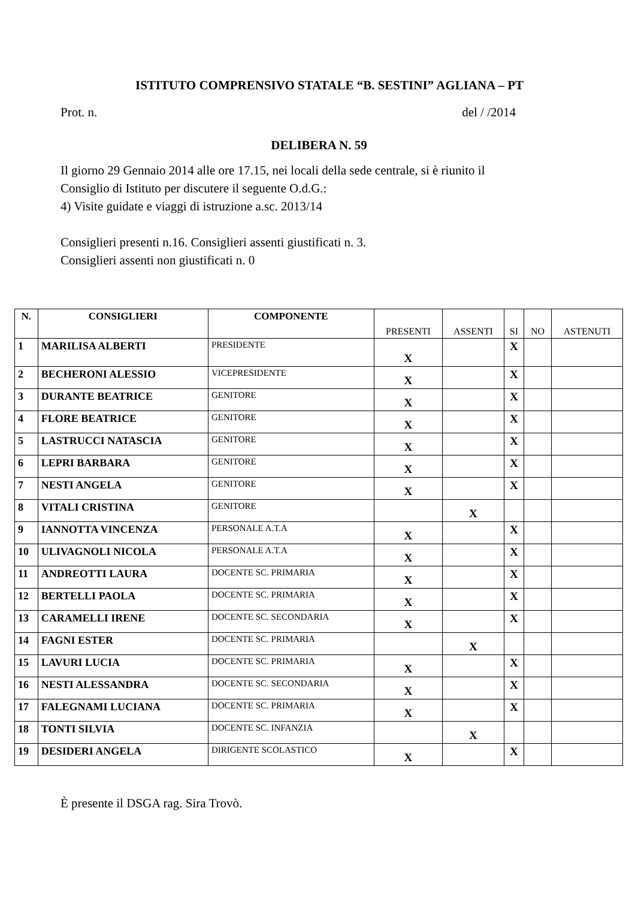ISTITUTO COMPRENSIVO STATALE “B. SESTINI” AGLIANA – PT
Prot. n. del / /2014
DELIBERA N. 59
Il giorno 29 Gennaio 2014 alle ore 17.15, nei locali della sede centrale, si è riunito il
Consiglio di Istituto per discutere il seguente O.d.G.:
4) Visite guidate e viaggi di istruzione a.sc. 2013/14
Consiglieri presenti n.16. Consiglieri assenti giustificati n. 3.
Consiglieri assenti non giustificati n. 0
| N. | CONSIGLIERI | COMPONENTE | PRESENTI | ASSENTI | SI | NO | ASTENUTI |
| --- | --- | --- | --- | --- | --- | --- | --- |
| 1 | MARILISA ALBERTI | PRESIDENTE | X | | X | | |
| 2 | BECHERONI ALESSIO | VICEPRESIDENTE | X | | X | | |
| 3 | DURANTE BEATRICE | GENITORE | X | | X | | |
| 4 | FLORE BEATRICE | GENITORE | X | | X | | |
| 5 | LASTRUCCI NATASCIA | GENITORE | X | | X | | |
| 6 | LEPRI BARBARA | GENITORE | X | | X | | |
| 7 | NESTI ANGELA | GENITORE | X | | X | | |
| 8 | VITALI CRISTINA | GENITORE | | X | | | |
| 9 | IANNOTTA VINCENZA | PERSONALE A.T.A | X | | X | | |
| 10 | ULIVAGNOLI NICOLA | PERSONALE A.T.A | X | | X | | |
| 11 | ANDREOTTI LAURA | DOCENTE SC. PRIMARIA | X | | X | | |
| 12 | BERTELLI PAOLA | DOCENTE SC. PRIMARIA | X | | X | | |
| 13 | CARAMELLI IRENE | DOCENTE SC. SECONDARIA | X | | X | | |
| 14 | FAGNI ESTER | DOCENTE SC. PRIMARIA | | X | | | |
| 15 | LAVURI LUCIA | DOCENTE SC. PRIMARIA | X | | X | | |
| 16 | NESTI ALESSANDRA | DOCENTE SC. SECONDARIA | X | | X | | |
| 17 | FALEGNAMI LUCIANA | DOCENTE SC. PRIMARIA | X | | X | | |
| 18 | TONTI SILVIA | DOCENTE SC. INFANZIA | | X | | | |
| 19 | DESIDERI ANGELA | DIRIGENTE SCOLASTICO | X | | X | | |
È presente il DSGA rag. Sira Trovò.